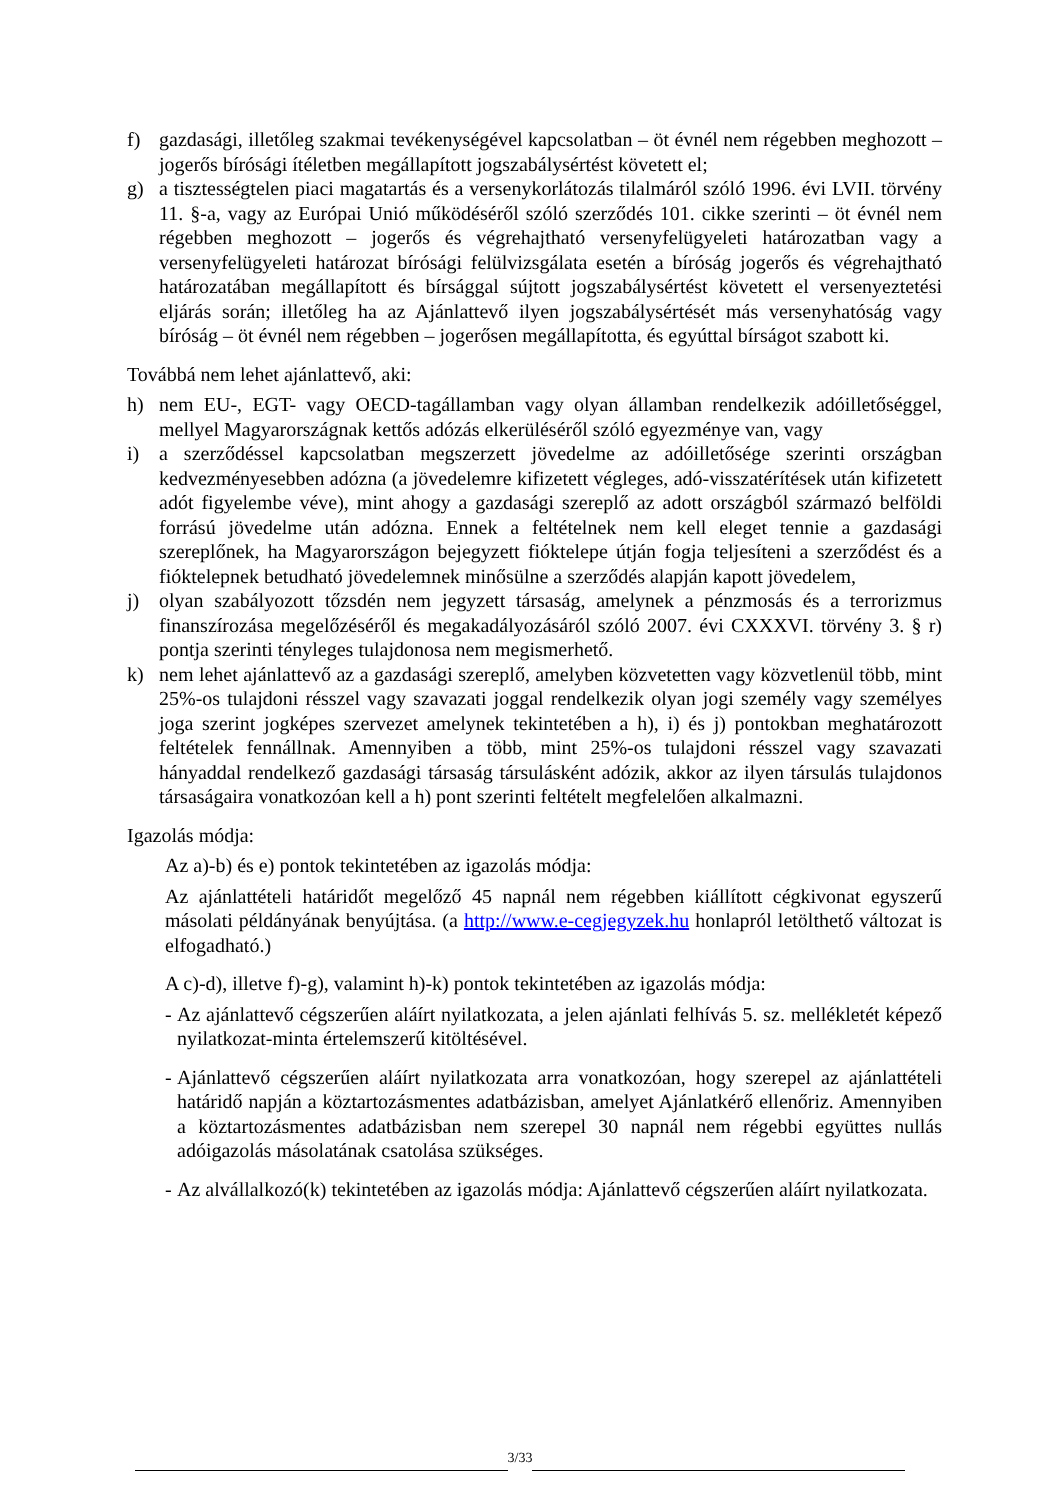f) gazdasági, illetőleg szakmai tevékenységével kapcsolatban – öt évnél nem régebben meghozott – jogerős bírósági ítéletben megállapított jogszabálysértést követett el;
g) a tisztességtelen piaci magatartás és a versenykorlátozás tilalmáról szóló 1996. évi LVII. törvény 11. §-a, vagy az Európai Unió működéséről szóló szerződés 101. cikke szerinti – öt évnél nem régebben meghozott – jogerős és végrehajtható versenyfelügyeleti határozatban vagy a versenyfelügyeleti határozat bírósági felülvizsgálata esetén a bíróság jogerős és végrehajtható határozatában megállapított és bírsággal sújtott jogszabálysértést követett el versenyeztetési eljárás során; illetőleg ha az Ajánlattevő ilyen jogszabálysértését más versenyhatóság vagy bíróság – öt évnél nem régebben – jogerősen megállapította, és egyúttal bírságot szabott ki.
Továbbá nem lehet ajánlattevő, aki:
h) nem EU-, EGT- vagy OECD-tagállamban vagy olyan államban rendelkezik adóilletőséggel, mellyel Magyarországnak kettős adózás elkerüléséről szóló egyezménye van, vagy
i) a szerződéssel kapcsolatban megszerzett jövedelme az adóilletősége szerinti országban kedvezményesebben adózna (a jövedelemre kifizetett végleges, adó-visszatérítések után kifizetett adót figyelembe véve), mint ahogy a gazdasági szereplő az adott országból származó belföldi forrású jövedelme után adózna. Ennek a feltételnek nem kell eleget tennie a gazdasági szereplőnek, ha Magyarországon bejegyzett fióktelepe útján fogja teljesíteni a szerződést és a fióktelepnek betudható jövedelemnek minősülne a szerződés alapján kapott jövedelem,
j) olyan szabályozott tőzsdén nem jegyzett társaság, amelynek a pénzmosás és a terrorizmus finanszírozása megelőzéséről és megakadályozásáról szóló 2007. évi CXXXVI. törvény 3. § r) pontja szerinti tényleges tulajdonosa nem megismerhető.
k) nem lehet ajánlattevő az a gazdasági szereplő, amelyben közvetetten vagy közvetlenül több, mint 25%-os tulajdoni résszel vagy szavazati joggal rendelkezik olyan jogi személy vagy személyes joga szerint jogképes szervezet amelynek tekintetében a h), i) és j) pontokban meghatározott feltételek fennállnak. Amennyiben a több, mint 25%-os tulajdoni résszel vagy szavazati hányaddal rendelkező gazdasági társaság társulásként adózik, akkor az ilyen társulás tulajdonos társaságaira vonatkozóan kell a h) pont szerinti feltételt megfelelően alkalmazni.
Igazolás módja:
Az a)-b) és e) pontok tekintetében az igazolás módja:
Az ajánlattételi határidőt megelőző 45 napnál nem régebben kiállított cégkivonat egyszerű másolati példányának benyújtása. (a http://www.e-cegjegyzek.hu honlapról letölthető változat is elfogadható.)
A c)-d), illetve f)-g), valamint h)-k) pontok tekintetében az igazolás módja:
- Az ajánlattevő cégszerűen aláírt nyilatkozata, a jelen ajánlati felhívás 5. sz. mellékletét képező nyilatkozat-minta értelemszerű kitöltésével.
- Ajánlattevő cégszerűen aláírt nyilatkozata arra vonatkozóan, hogy szerepel az ajánlattételi határidő napján a köztartozásmentes adatbázisban, amelyet Ajánlatkérő ellenőriz. Amennyiben a köztartozásmentes adatbázisban nem szerepel 30 napnál nem régebbi együttes nullás adóigazolás másolatának csatolása szükséges.
- Az alvállalkozó(k) tekintetében az igazolás módja: Ajánlattevő cégszerűen aláírt nyilatkozata.
3/33